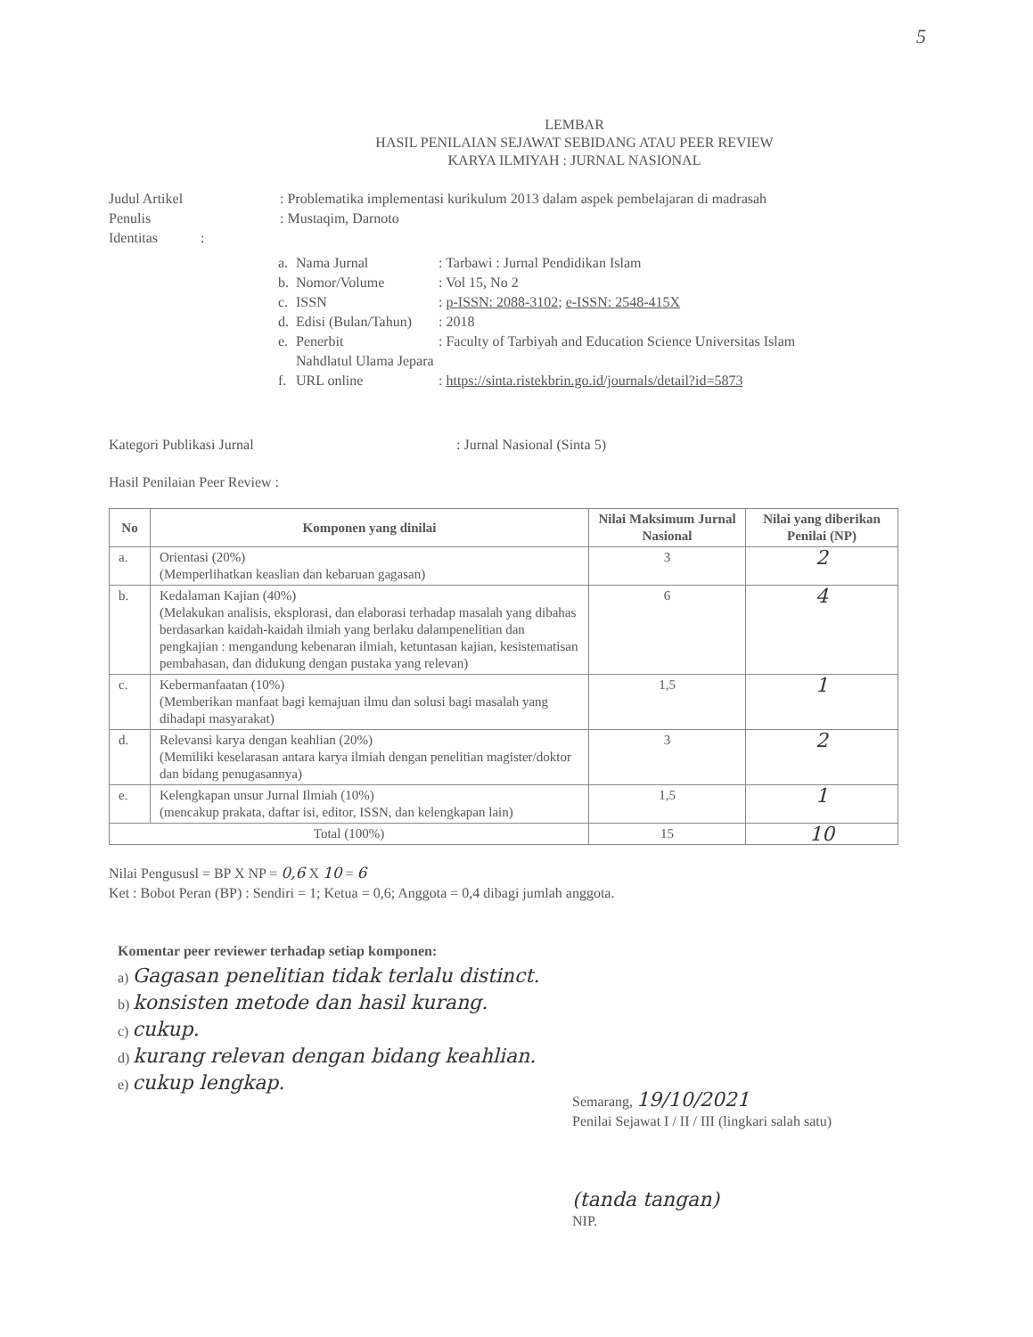5
LEMBAR
HASIL PENILAIAN SEJAWAT SEBIDANG ATAU PEER REVIEW
KARYA ILMIYAH : JURNAL NASIONAL
Judul Artikel : Problematika implementasi kurikulum 2013 dalam aspek pembelajaran di madrasah
Penulis : Mustaqim, Darnoto
Identitas :
a. Nama Jurnal: Tarbawi : Jurnal Pendidikan Islam
b. Nomor/Volume: Vol 15, No 2
c. ISSN: p-ISSN: 2088-3102; e-ISSN: 2548-415X
d. Edisi (Bulan/Tahun): 2018
e. Penerbit: Faculty of Tarbiyah and Education Science Universitas Islam
Nahdlatul Ulama Jepara
f. URL online: https://sinta.ristekbrin.go.id/journals/detail?id=5873
Kategori Publikasi Jurnal : Jurnal Nasional (Sinta 5)
Hasil Penilaian Peer Review :
| No | Komponen yang dinilai | Nilai Maksimum Jurnal Nasional | Nilai yang diberikan Penilai (NP) |
| --- | --- | --- | --- |
| a. | Orientasi (20%) (Memperlihatkan keaslian dan kebaruan gagasan) | 3 | 2 |
| b. | Kedalaman Kajian (40%) (Melakukan analisis, eksplorasi, dan elaborasi terhadap masalah yang dibahas berdasarkan kaidah-kaidah ilmiah yang berlaku dalampenelitian dan pengkajian : mengandung kebenaran ilmiah, ketuntasan kajian, kesistematisan pembahasan, dan didukung dengan pustaka yang relevan) | 6 | 4 |
| c. | Kebermanfaatan (10%) (Memberikan manfaat bagi kemajuan ilmu dan solusi bagi masalah yang dihadapi masyarakat) | 1,5 | 1 |
| d. | Relevansi karya dengan keahlian (20%) (Memiliki keselarasan antara karya ilmiah dengan penelitian magister/doktor dan bidang penugasannya) | 3 | 2 |
| e. | Kelengkapan unsur Jurnal Ilmiah (10%) (mencakup prakata, daftar isi, editor, ISSN, dan kelengkapan lain) | 1,5 | 1 |
| Total (100%) | | 15 | 10 |
Nilai Pengususl = BP X NP = 0,6 X 10 = 6
Ket : Bobot Peran (BP) : Sendiri = 1; Ketua = 0,6; Anggota = 0,4 dibagi jumlah anggota.
Komentar peer reviewer terhadap setiap komponen:
a) Gagasan penelitian tidak terlalu distinct.
b) konsisten metode dan hasil kurang.
c) cukup.
d) kurang relevan dengan bidang keahlian.
e) cukup lengkap.
Semarang, 19/10/2021
Penilai Sejawat I / II / III (lingkari salah satu)
(tanda tangan)
NIP.